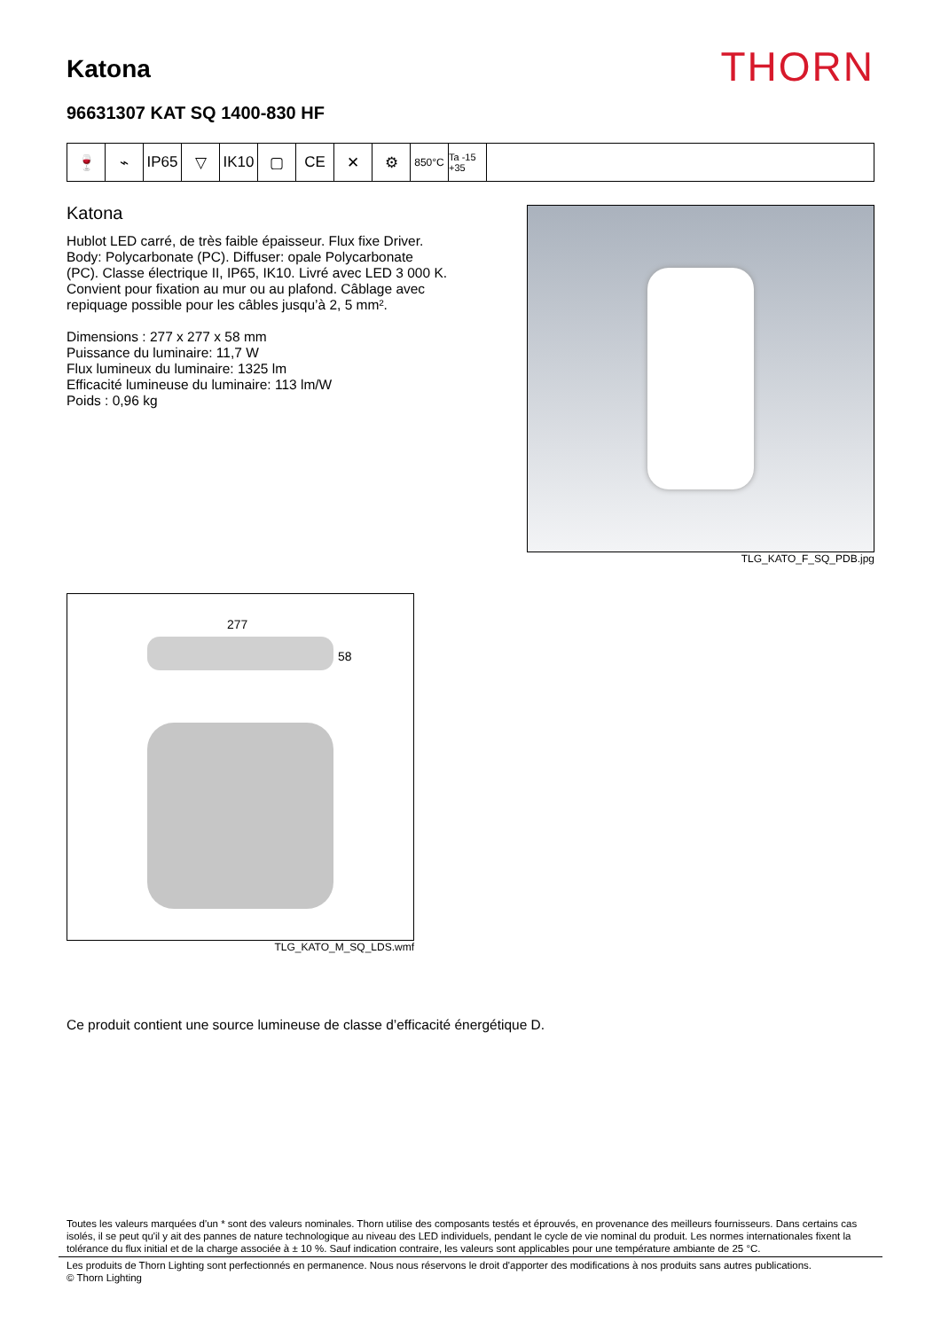Katona
THORN
96631307 KAT SQ 1400-830 HF
🍷 ⌁ IP65 ▽ IK10 ▢ CE ✕ ⚙
850°C Ta -15 +35
Katona
Hublot LED carré, de très faible épaisseur. Flux fixe Driver. Body: Polycarbonate (PC). Diffuser: opale Polycarbonate (PC). Classe électrique II, IP65, IK10. Livré avec LED 3 000 K. Convient pour fixation au mur ou au plafond. Câblage avec repiquage possible pour les câbles jusqu’à 2, 5 mm².
Dimensions : 277 x 277 x 58 mm
Puissance du luminaire: 11,7 W
Flux lumineux du luminaire: 1325 lm
Efficacité lumineuse du luminaire: 113 lm/W
Poids : 0,96 kg
TLG_KATO_F_SQ_PDB.jpg
277
58
TLG_KATO_M_SQ_LDS.wmf
Ce produit contient une source lumineuse de classe d’efficacité énergétique D.
Toutes les valeurs marquées d'un * sont des valeurs nominales. Thorn utilise des composants testés et éprouvés, en provenance des meilleurs fournisseurs. Dans certains cas isolés, il se peut qu'il y ait des pannes de nature technologique au niveau des LED individuels, pendant le cycle de vie nominal du produit. Les normes internationales fixent la tolérance du flux initial et de la charge associée à ± 10 %. Sauf indication contraire, les valeurs sont applicables pour une température ambiante de 25 °C.
Les produits de Thorn Lighting sont perfectionnés en permanence. Nous nous réservons le droit d'apporter des modifications à nos produits sans autres publications.
© Thorn Lighting